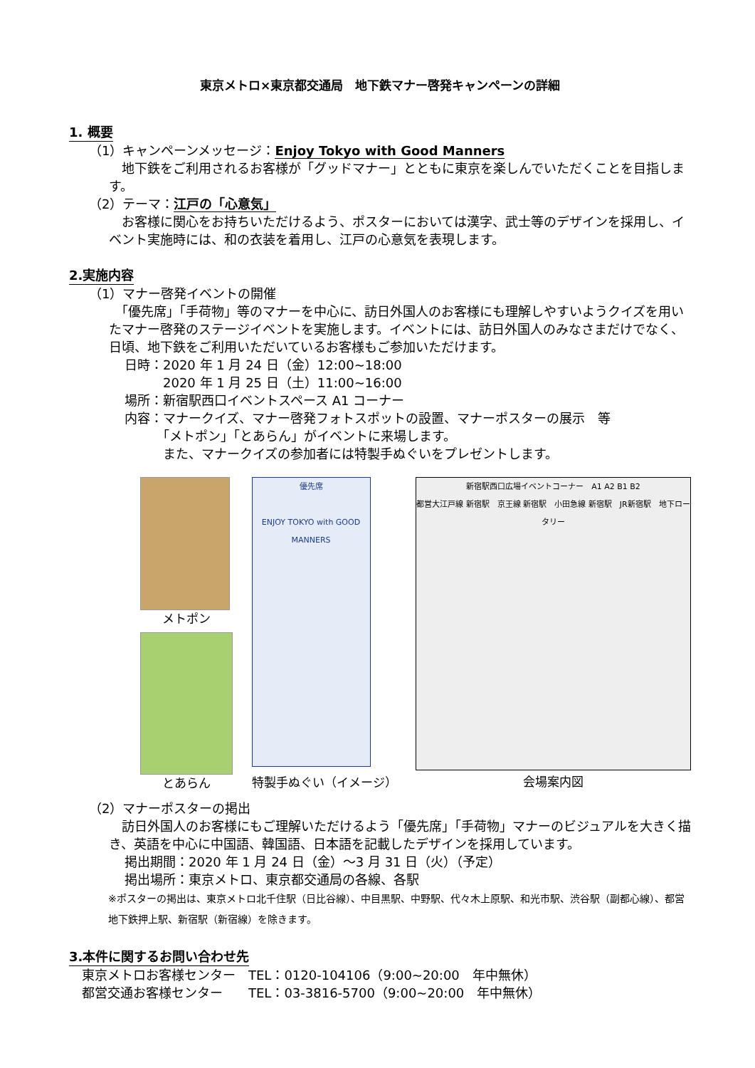東京メトロ×東京都交通局　地下鉄マナー啓発キャンペーンの詳細
1. 概要
（1）キャンペーンメッセージ：Enjoy Tokyo with Good Manners
　地下鉄をご利用されるお客様が「グッドマナー」とともに東京を楽しんでいただくことを目指します。
（2）テーマ：江戸の「心意気」
　お客様に関心をお持ちいただけるよう、ポスターにおいては漢字、武士等のデザインを採用し、イベント実施時には、和の衣装を着用し、江戸の心意気を表現します。
2.実施内容
（1）マナー啓発イベントの開催
　「優先席」「手荷物」等のマナーを中心に、訪日外国人のお客様にも理解しやすいようクイズを用いたマナー啓発のステージイベントを実施します。イベントには、訪日外国人のみなさまだけでなく、日頃、地下鉄をご利用いただいているお客様もご参加いただけます。
日時：2020 年 1 月 24 日（金）12:00~18:00
　　　2020 年 1 月 25 日（土）11:00~16:00
場所：新宿駅西口イベントスペース A1 コーナー
内容：マナークイズ、マナー啓発フォトスポットの設置、マナーポスターの展示　等
　　　「メトポン」「とあらん」がイベントに来場します。
　　　また、マナークイズの参加者には特製手ぬぐいをプレゼントします。
メトポン
とあらん
優先席
ENJOY TOKYO with GOOD MANNERS
特製手ぬぐい（イメージ）
新宿駅西口広場イベントコーナー　A1 A2 B1 B2
都営大江戸線 新宿駅　京王線 新宿駅　小田急線 新宿駅　JR新宿駅　地下ロータリー
会場案内図
（2）マナーポスターの掲出
　訪日外国人のお客様にもご理解いただけるよう「優先席」「手荷物」マナーのビジュアルを大きく描き、英語を中心に中国語、韓国語、日本語を記載したデザインを採用しています。
掲出期間：2020 年 1 月 24 日（金）～3 月 31 日（火）（予定）
掲出場所：東京メトロ、東京都交通局の各線、各駅
※ポスターの掲出は、東京メトロ北千住駅（日比谷線）、中目黒駅、中野駅、代々木上原駅、和光市駅、渋谷駅（副都心線）、都営地下鉄押上駅、新宿駅（新宿線）を除きます。
3.本件に関するお問い合わせ先
東京メトロお客様センター　TEL：0120-104106（9:00~20:00　年中無休）
都営交通お客様センター　　TEL：03-3816-5700（9:00~20:00　年中無休）